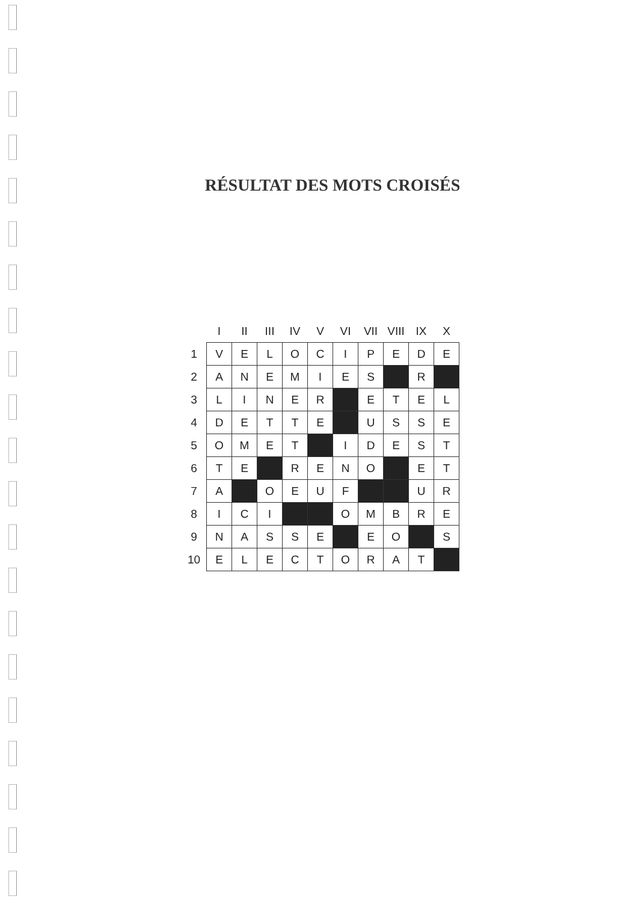RÉSULTAT DES MOTS CROISÉS
| | I | II | III | IV | V | VI | VII | VIII | IX | X |
| --- | --- | --- | --- | --- | --- | --- | --- | --- | --- | --- |
| 1 | V | E | L | O | C | I | P | E | D | E |
| 2 | A | N | E | M | I | E | S | | R | |
| 3 | L | I | N | E | R | | E | T | E | L |
| 4 | D | E | T | T | E | | U | S | S | E |
| 5 | O | M | E | T | | I | D | E | S | T |
| 6 | T | E | | R | E | N | O | | E | T |
| 7 | A | | O | E | U | F | | | U | R |
| 8 | I | C | I | | | O | M | B | R | E |
| 9 | N | A | S | S | E | | E | O | | S |
| 10 | E | L | E | C | T | O | R | A | T | |